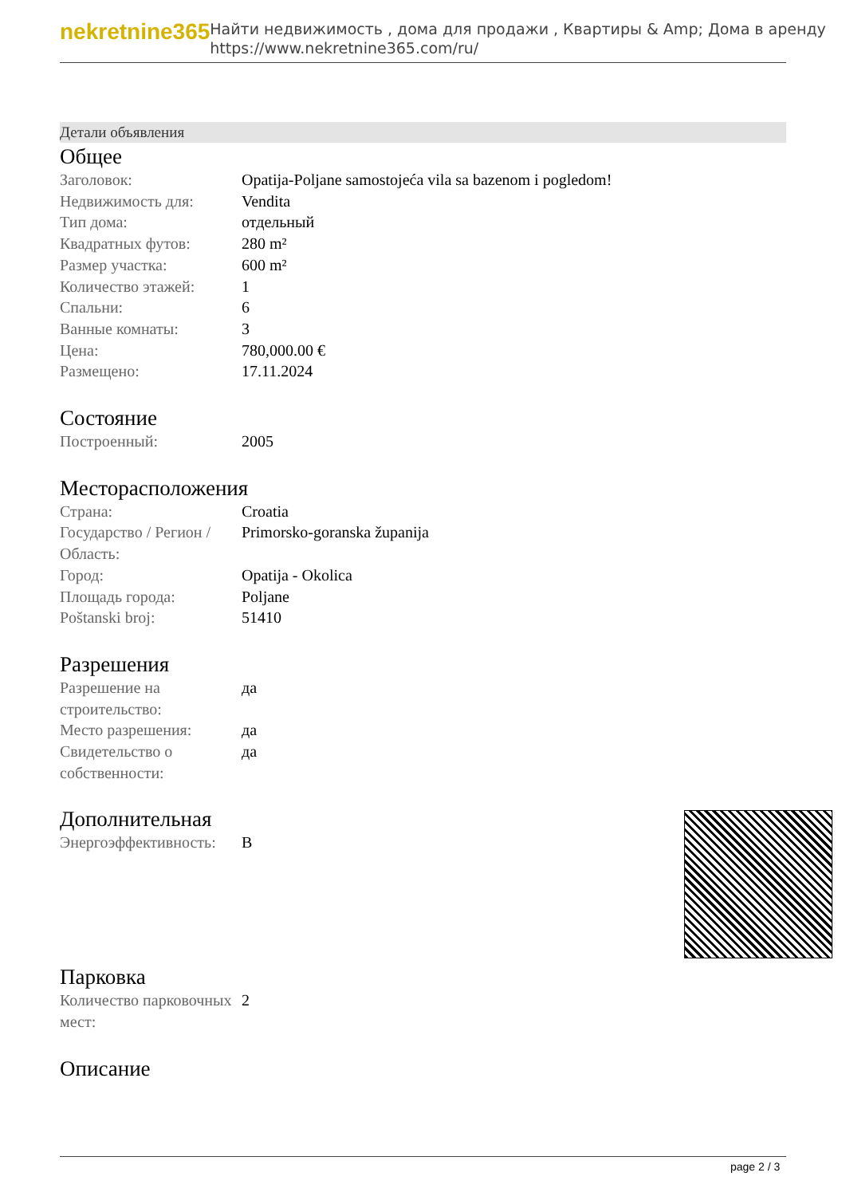nekretnine365
Найти недвижимость , дома для продажи , Квартиры & Amp; Дома в аренду
https://www.nekretnine365.com/ru/
Детали объявления
Общее
| Заголовок: | Opatija-Poljane samostojeća vila sa bazenom i pogledom! |
| Недвижимость для: | Vendita |
| Тип дома: | отдельный |
| Квадратных футов: | 280 m² |
| Размер участка: | 600 m² |
| Количество этажей: | 1 |
| Спальни: | 6 |
| Ванные комнаты: | 3 |
| Цена: | 780,000.00 € |
| Размещено: | 17.11.2024 |
Состояние
| Построенный: | 2005 |
Месторасположения
| Страна: | Croatia |
| Государство / Регион / Область: | Primorsko-goranska županija |
| Город: | Opatija - Okolica |
| Площадь города: | Poljane |
| Poštanski broj: | 51410 |
Разрешения
| Разрешение на строительство: | да |
| Место разрешения: | да |
| Свидетельство о собственности: | да |
Дополнительная
| Энергоэффективность: | B |
Парковка
| Количество парковочных мест: | 2 |
Описание
page 2 / 3